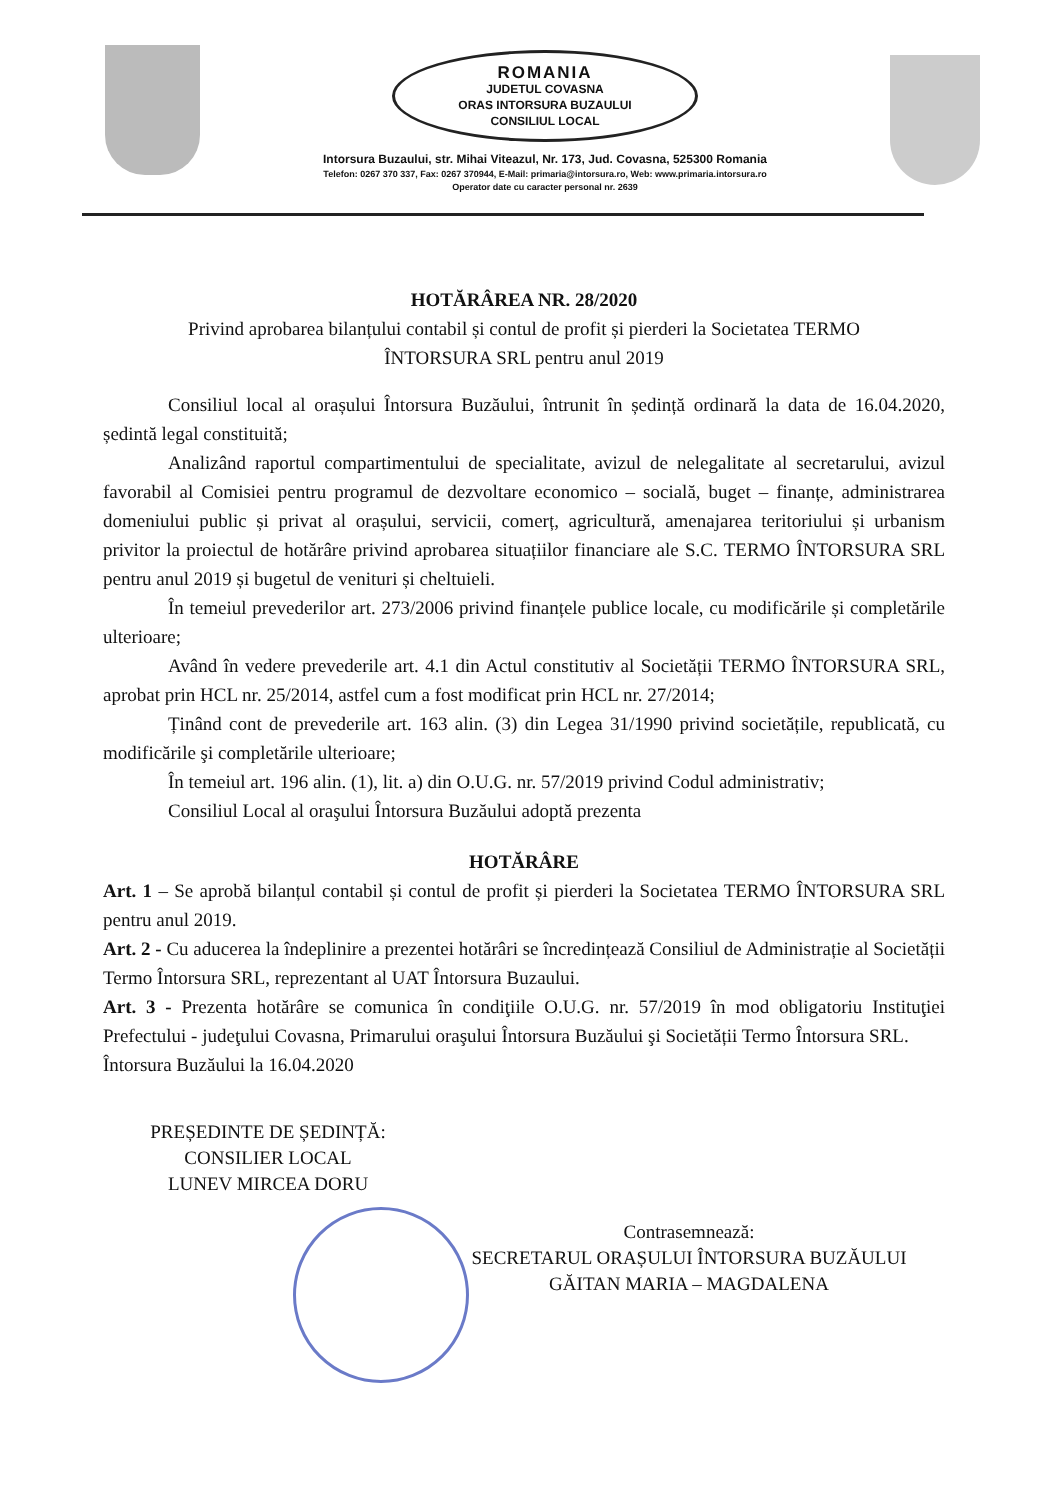ROMANIA
JUDETUL COVASNA
ORAS INTORSURA BUZAULUI
CONSILIUL LOCAL
Intorsura Buzaului, str. Mihai Viteazul, Nr. 173, Jud. Covasna, 525300 Romania
Telefon: 0267 370 337, Fax: 0267 370944, E-Mail: primaria@intorsura.ro, Web: www.primaria.intorsura.ro
Operator date cu caracter personal nr. 2639
HOTĂRÂREA NR. 28/2020
Privind aprobarea bilanțului contabil și contul de profit și pierderi la Societatea TERMO
ÎNTORSURA SRL pentru anul 2019
Consiliul local al orașului Întorsura Buzăului, întrunit în ședință ordinară la data de 16.04.2020, ședintă legal constituită;
Analizând raportul compartimentului de specialitate, avizul de nelegalitate al secretarului, avizul favorabil al Comisiei pentru programul de dezvoltare economico – socială, buget – finanțe, administrarea domeniului public și privat al orașului, servicii, comerț, agricultură, amenajarea teritoriului și urbanism privitor la proiectul de hotărâre privind aprobarea situațiilor financiare ale S.C. TERMO ÎNTORSURA SRL pentru anul 2019 și bugetul de venituri și cheltuieli.
În temeiul prevederilor art. 273/2006 privind finanțele publice locale, cu modificările și completările ulterioare;
Având în vedere prevederile art. 4.1 din Actul constitutiv al Societății TERMO ÎNTORSURA SRL, aprobat prin HCL nr. 25/2014, astfel cum a fost modificat prin HCL nr. 27/2014;
Ținând cont de prevederile art. 163 alin. (3) din Legea 31/1990 privind societățile, republicată, cu modificările şi completările ulterioare;
În temeiul art. 196 alin. (1), lit. a) din O.U.G. nr. 57/2019 privind Codul administrativ;
Consiliul Local al oraşului Întorsura Buzăului adoptă prezenta
HOTĂRÂRE
Art. 1 – Se aprobă bilanțul contabil și contul de profit și pierderi la Societatea TERMO ÎNTORSURA SRL pentru anul 2019.
Art. 2 - Cu aducerea la îndeplinire a prezentei hotărâri se încredințează Consiliul de Administrație al Societății Termo Întorsura SRL, reprezentant al UAT Întorsura Buzaului.
Art. 3 - Prezenta hotărâre se comunica în condiţiile O.U.G. nr. 57/2019 în mod obligatoriu Instituţiei Prefectului - judeţului Covasna, Primarului oraşului Întorsura Buzăului şi Societății Termo Întorsura SRL.
Întorsura Buzăului la 16.04.2020
PREȘEDINTE DE ȘEDINȚĂ:
CONSILIER LOCAL
LUNEV MIRCEA DORU
Contrasemnează:
SECRETARUL ORAȘULUI ÎNTORSURA BUZĂULUI
GĂITAN MARIA – MAGDALENA